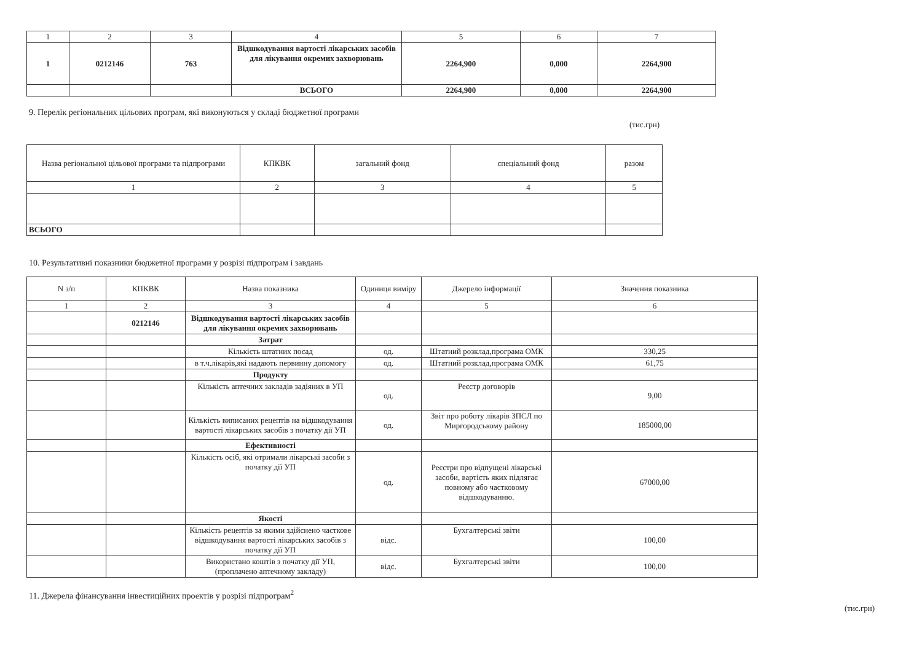| 1 | 2 | 3 | 4 | 5 | 6 | 7 |
| 1 | 0212146 | 763 | Відшкодування вартості лікарських засобів для лікування окремих захворювань | 2264,900 | 0,000 | 2264,900 |
| | | | ВСЬОГО | 2264,900 | 0,000 | 2264,900 |
9. Перелік регіональних цільових програм, які виконуються у складі бюджетної програми
(тис.грн)
| Назва регіональної цільової програми та підпрограми | КПКВК | загальний фонд | спеціальний фонд | разом |
| 1 | 2 | 3 | 4 | 5 |
| ВСЬОГО | | | | |
10. Результативні показники бюджетної програми у розрізі підпрограм і завдань
| N з/п | КПКВК | Назва показника | Одиниця виміру | Джерело інформації | Значення показника |
| 1 | 2 | 3 | 4 | 5 | 6 |
| | 0212146 | Відшкодування вартості лікарських засобів для лікування окремих захворювань | | | |
| | | Затрат | | | |
| | | Кількість штатних посад | од. | Штатний розклад,програма ОМК | 330,25 |
| | | в т.ч.лікарів,які надають первинну допомогу | од. | Штатний розклад,програма ОМК | 61,75 |
| | | Продукту | | | |
| | | Кількість аптечних закладів задіяних в УП | од. | Реєстр договорів | 9,00 |
| | | Кількість виписаних рецептів на відшкодування вартості лікарських засобів з початку дії УП | од. | Звіт про роботу лікарів ЗПСЛ по Миргородському району | 185000,00 |
| | | Ефективності | | | |
| | | Кількість осіб, які отримали лікарські засоби з початку дії УП | од. | Реєстри про відпущені лікарські засоби, вартість яких підлягає повному або частковому відшкодуванню. | 67000,00 |
| | | Якості | | | |
| | | Кількість рецептів за якими здійснено часткове відшкодування вартості лікарських засобів з початку дії УП | відс. | Бухгалтерські звіти | 100,00 |
| | | Використано коштів з початку дії УП, (проплачено аптечному закладу) | відс. | Бухгалтерські звіти | 100,00 |
11. Джерела фінансування інвестиційних проектів у розрізі підпрограм<sup>2</sup>
(тис.грн)